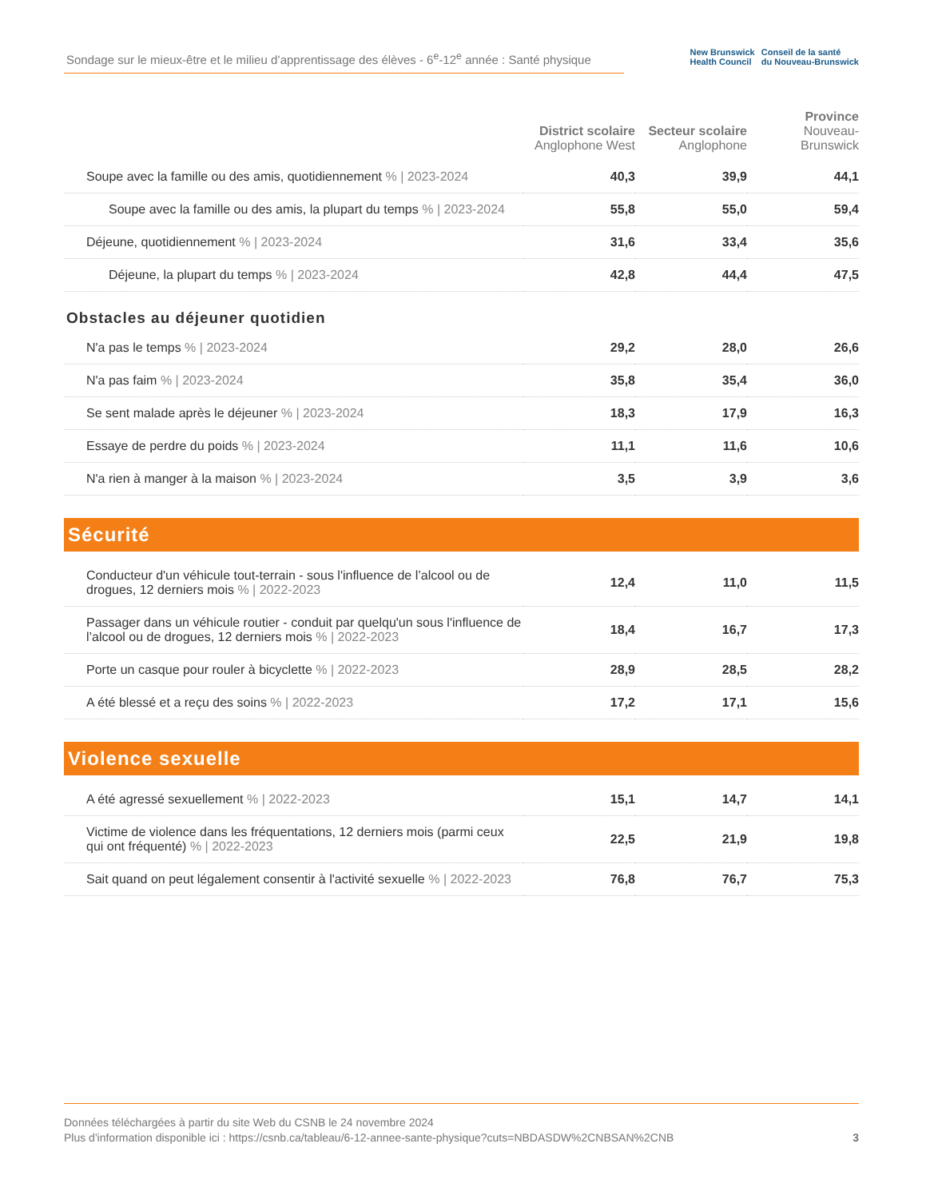Sondage sur le mieux-être et le milieu d’apprentissage des élèves - 6<sup>e</sup>-12<sup>e</sup> année : Santé physique
New Brunswick
Health Council
Conseil de la santé
du Nouveau-Brunswick
| | District scolaire Anglophone West | Secteur scolaire Anglophone | Province Nouveau-Brunswick |
| --- | --- | --- | --- |
| Soupe avec la famille ou des amis, quotidiennement % / 2023-2024 | 40,3 | 39,9 | 44,1 |
| Soupe avec la famille ou des amis, la plupart du temps % / 2023-2024 | 55,8 | 55,0 | 59,4 |
| Déjeune, quotidiennement % / 2023-2024 | 31,6 | 33,4 | 35,6 |
| Déjeune, la plupart du temps % / 2023-2024 | 42,8 | 44,4 | 47,5 |
| Obstacles au déjeuner quotidien | | | |
| N'a pas le temps % / 2023-2024 | 29,2 | 28,0 | 26,6 |
| N'a pas faim % / 2023-2024 | 35,8 | 35,4 | 36,0 |
| Se sent malade après le déjeuner % / 2023-2024 | 18,3 | 17,9 | 16,3 |
| Essaye de perdre du poids % / 2023-2024 | 11,1 | 11,6 | 10,6 |
| N'a rien à manger à la maison % / 2023-2024 | 3,5 | 3,9 | 3,6 |
| Sécurité | | | |
| Conducteur d'un véhicule tout-terrain - sous l'influence de l’alcool ou de drogues, 12 derniers mois % / 2022-2023 | 12,4 | 11,0 | 11,5 |
| Passager dans un véhicule routier - conduit par quelqu'un sous l'influence de l’alcool ou de drogues, 12 derniers mois % / 2022-2023 | 18,4 | 16,7 | 17,3 |
| Porte un casque pour rouler à bicyclette % / 2022-2023 | 28,9 | 28,5 | 28,2 |
| A été blessé et a reçu des soins % / 2022-2023 | 17,2 | 17,1 | 15,6 |
| Violence sexuelle | | | |
| A été agressé sexuellement % / 2022-2023 | 15,1 | 14,7 | 14,1 |
| Victime de violence dans les fréquentations, 12 derniers mois (parmi ceux qui ont fréquenté) % / 2022-2023 | 22,5 | 21,9 | 19,8 |
| Sait quand on peut légalement consentir à l'activité sexuelle % / 2022-2023 | 76,8 | 76,7 | 75,3 |
Données téléchargées à partir du site Web du CSNB le 24 novembre 2024
Plus d'information disponible ici : https://csnb.ca/tableau/6-12-annee-sante-physique?cuts=NBDASDW%2CNBSAN%2CNB 3